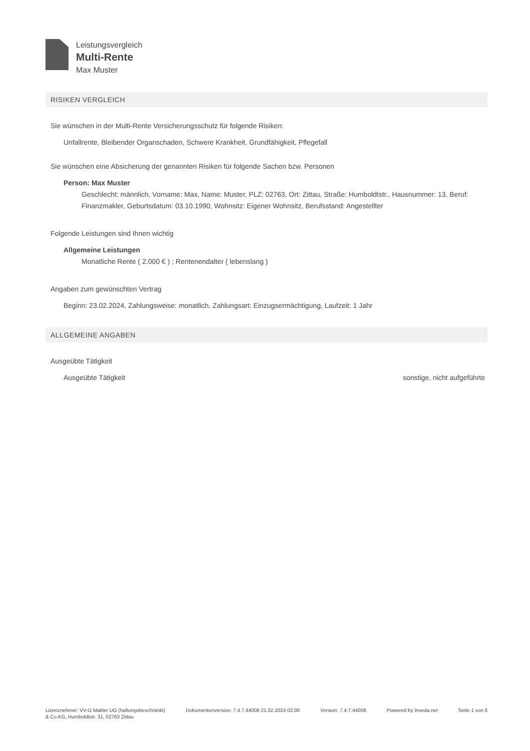Leistungsvergleich
Multi-Rente
Max Muster
RISIKEN VERGLEICH
Sie wünschen in der Multi-Rente Versicherungsschutz für folgende Risiken:
Unfallrente, Bleibender Organschaden, Schwere Krankheit, Grundfähigkeit, Pflegefall
Sie wünschen eine Absicherung der genannten Risiken für folgende Sachen bzw. Personen
Person: Max Muster
Geschlecht: männlich, Vorname: Max, Name: Muster, PLZ: 02763, Ort: Zittau, Straße: Humboldtstr., Hausnummer: 13, Beruf: Finanzmakler, Geburtsdatum: 03.10.1990, Wohnsitz: Eigener Wohnsitz, Berufsstand: Angestellter
Folgende Leistungen sind Ihnen wichtig
Allgemeine Leistungen
Monatliche Rente ( 2.000 € ) ; Rentenendalter ( lebenslang )
Angaben zum gewünschten Vertrag
Beginn: 23.02.2024, Zahlungsweise: monatlich, Zahlungsart: Einzugsermächtigung, Laufzeit: 1 Jahr
ALLGEMEINE ANGABEN
Ausgeübte Tätigkeit
Ausgeübte Tätigkeit sonstige, nicht aufgeführte
Lizenznehmer: VV-O Makler UG (haftungsbeschränkt)
& Co.KG, Humboldtstr. 31, 02763 Zittau Dokumentenversion: 7.4.7.44008 21.02.2024 02:00 Version: 7.4.7.44008 Powered by Inveda.net Seite 1 von 6